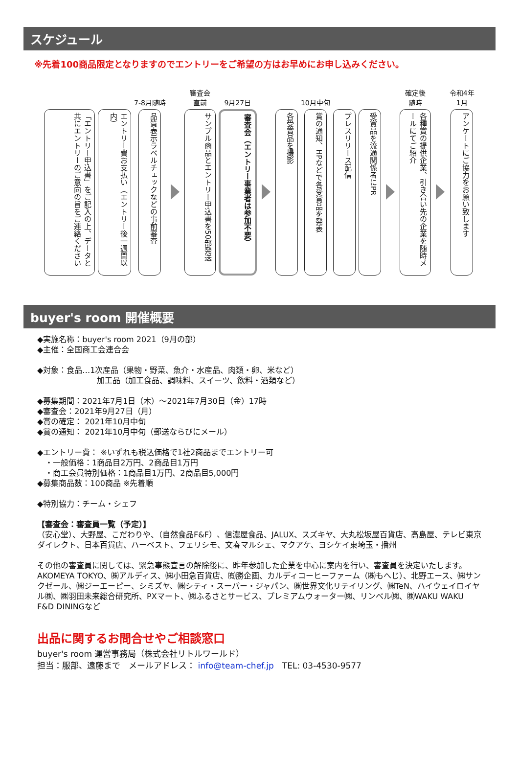スケジュール
※先着100商品限定となりますのでエントリーをご希望の方はお早めにお申し込みください。
「エントリー申込書」をご記入の上、データと共にエントリーのご意向の旨をご連絡ください
エントリー費お支払い（エントリー後一週間以内）
7-8月随時
品質表示ラベルチェックなどの事前審査
審査会
直前
サンプル商品とエントリー申込書を50部発送
9月27日
審査会（エントリー事業者は参加不要）
各受賞品を撮影
10月中旬
賞の通知、HPなどで各受賞品を発表
プレスリリース配信
受賞品を流通関係者にPR
確定後
随時
各種賞の提供企業、引き合い先の企業を随時メールにてご紹介
令和4年
1月
アンケートにご協力をお願い致します
buyer's room 開催概要
◆実施名称：buyer's room 2021（9月の部）
◆主催：全国商工会連合会
◆対象：食品…1次産品（果物・野菜、魚介・水産品、肉類・卵、米など）
加工品（加工食品、調味料、スイーツ、飲料・酒類など）
◆募集期間：2021年7月1日（木）～2021年7月30日（金）17時
◆審査会：2021年9月27日（月）
◆賞の確定： 2021年10月中旬
◆賞の通知： 2021年10月中旬（郵送ならびにメール）
◆エントリー費： ※いずれも税込価格で1社2商品までエントリー可
　・一般価格：1商品目2万円、2商品目1万円
　・商工会員特別価格：1商品目1万円、2商品目5,000円
◆募集商品数：100商品 ※先着順
◆特別協力：チーム・シェフ
【審査会：審査員一覧（予定）】
（安心堂）、大野屋、こだわりや、（自然食品F&F）、信濃屋食品、JALUX、スズキヤ、大丸松坂屋百貨店、高島屋、テレビ東京ダイレクト、日本百貨店、ハーベスト、フェリシモ、文春マルシェ、マクアケ、ヨシケイ東埼玉・播州
その他の審査員に関しては、緊急事態宣言の解除後に、昨年参加した企業を中心に案内を行い、審査員を決定いたします。
AKOMEYA TOKYO、㈱アルディス、㈱小田急百貨店、㈲勝企画、カルディコーヒーファーム（㈱もへじ）、北野エース、㈱サンクゼール、㈱ジーエーピー、シミズヤ、㈱シティ・スーパー・ジャパン、㈱世界文化リテイリング、㈱TeN、ハイウェイロイヤル㈱、㈱羽田未来総合研究所、PXマート、㈱ふるさとサービス、プレミアムウォーター㈱、リンベル㈱、㈱WAKU WAKU F&D DININGなど
出品に関するお問合せやご相談窓口
buyer's room 運営事務局（株式会社リトルワールド）
担当：服部、遠藤まで　メールアドレス： info@team-chef.jp　TEL: 03-4530-9577